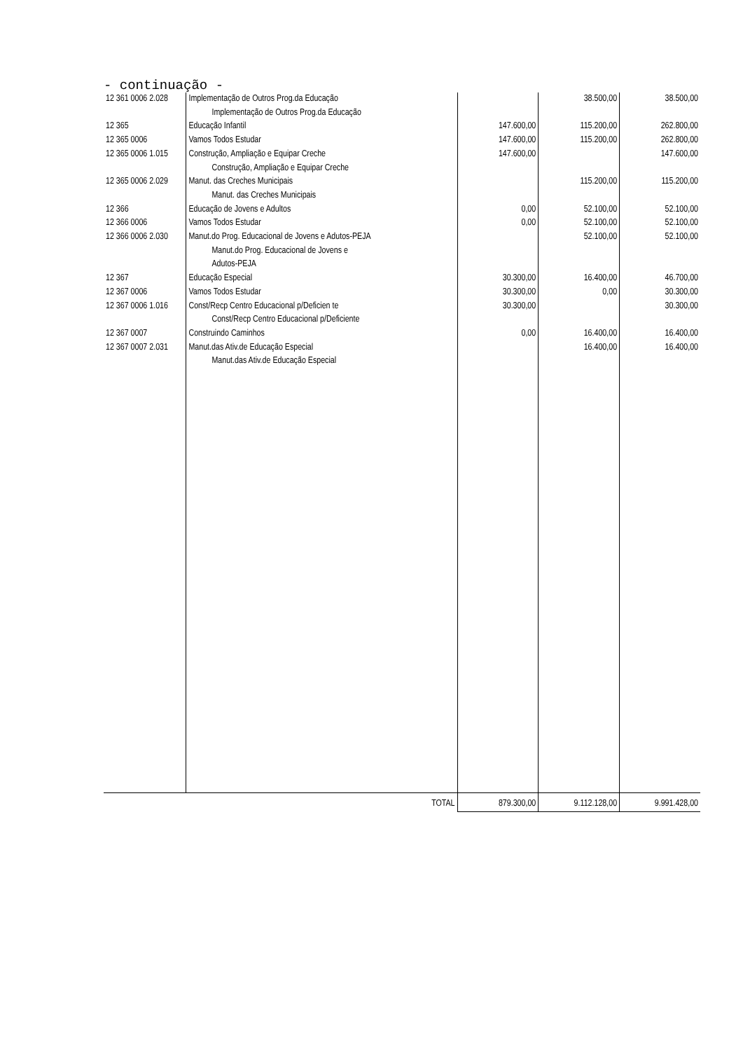- continuação -
| 12 361 0006 2.028 | Implementação de Outros Prog.da Educação | | 38.500,00 | 38.500,00 |
| | Implementação de Outros Prog.da Educação | | | |
| 12 365 | Educação Infantil | 147.600,00 | 115.200,00 | 262.800,00 |
| 12 365 0006 | Vamos Todos Estudar | 147.600,00 | 115.200,00 | 262.800,00 |
| 12 365 0006 1.015 | Construção, Ampliação e Equipar Creche | 147.600,00 | | 147.600,00 |
| | Construção, Ampliação e Equipar Creche | | | |
| 12 365 0006 2.029 | Manut. das Creches Municipais | | 115.200,00 | 115.200,00 |
| | Manut. das Creches Municipais | | | |
| 12 366 | Educação de Jovens e Adultos | 0,00 | 52.100,00 | 52.100,00 |
| 12 366 0006 | Vamos Todos Estudar | 0,00 | 52.100,00 | 52.100,00 |
| 12 366 0006 2.030 | Manut.do Prog. Educacional de Jovens e Adutos-PEJA | | 52.100,00 | 52.100,00 |
| | Manut.do Prog. Educacional de Jovens e | | | |
| | Adutos-PEJA | | | |
| 12 367 | Educação Especial | 30.300,00 | 16.400,00 | 46.700,00 |
| 12 367 0006 | Vamos Todos Estudar | 30.300,00 | 0,00 | 30.300,00 |
| 12 367 0006 1.016 | Const/Recp Centro Educacional p/Deficien te | 30.300,00 | | 30.300,00 |
| | Const/Recp Centro Educacional p/Deficiente | | | |
| 12 367 0007 | Construindo Caminhos | 0,00 | 16.400,00 | 16.400,00 |
| 12 367 0007 2.031 | Manut.das Ativ.de Educação Especial | | 16.400,00 | 16.400,00 |
| | Manut.das Ativ.de Educação Especial | | | |
| | TOTAL | 879.300,00 | 9.112.128,00 | 9.991.428,00 |